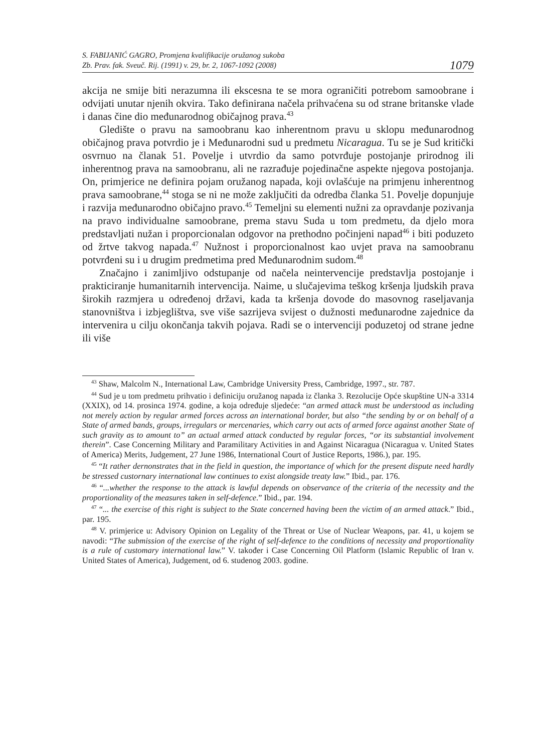S. FABIJANIĆ GAGRO, Promjena kvalifikacije oružanog sukoba
Zb. Prav. fak. Sveuč. Rij. (1991) v. 29, br. 2, 1067-1092 (2008)
1079
akcija ne smije biti nerazumna ili ekscesna te se mora ograničiti potrebom samoobrane i odvijati unutar njenih okvira. Tako definirana načela prihvaćena su od strane britanske vlade i danas čine dio međunarodnog običajnog prava.<sup>43</sup>
Gledište o pravu na samoobranu kao inherentnom pravu u sklopu međunarodnog običajnog prava potvrdio je i Međunarodni sud u predmetu Nicaragua. Tu se je Sud kritički osvrnuo na članak 51. Povelje i utvrdio da samo potvrđuje postojanje prirodnog ili inherentnog prava na samoobranu, ali ne razrađuje pojedinačne aspekte njegova postojanja. On, primjerice ne definira pojam oružanog napada, koji ovlašćuje na primjenu inherentnog prava samoobrane,<sup>44</sup> stoga se ni ne može zaključiti da odredba članka 51. Povelje dopunjuje i razvija međunarodno običajno pravo.<sup>45</sup> Temeljni su elementi nužni za opravdanje pozivanja na pravo individualne samoobrane, prema stavu Suda u tom predmetu, da djelo mora predstavljati nužan i proporcionalan odgovor na prethodno počinjeni napad<sup>46</sup> i biti poduzeto od žrtve takvog napada.<sup>47</sup> Nužnost i proporcionalnost kao uvjet prava na samoobranu potvrđeni su i u drugim predmetima pred Međunarodnim sudom.<sup>48</sup>
Značajno i zanimljivo odstupanje od načela neintervencije predstavlja postojanje i prakticiranje humanitarnih intervencija. Naime, u slučajevima teškog kršenja ljudskih prava širokih razmjera u određenoj državi, kada ta kršenja dovode do masovnog raseljavanja stanovništva i izbjeglištva, sve više sazrijeva svijest o dužnosti međunarodne zajednice da intervenira u cilju okončanja takvih pojava. Radi se o intervenciji poduzetoj od strane jedne ili više
<sup>43</sup> Shaw, Malcolm N., International Law, Cambridge University Press, Cambridge, 1997., str. 787.
<sup>44</sup> Sud je u tom predmetu prihvatio i definiciju oružanog napada iz članka 3. Rezolucije Opće skupštine UN-a 3314 (XXIX), od 14. prosinca 1974. godine, a koja određuje sljedeće: “an armed attack must be understood as including not merely action by regular armed forces across an international border, but also “the sending by or on behalf of a State of armed bands, groups, irregulars or mercenaries, which carry out acts of armed force against another State of such gravity as to amount to” an actual armed attack conducted by regular forces, “or its substantial involvement therein”. Case Concerning Military and Paramilitary Activities in and Against Nicaragua (Nicaragua v. United States of America) Merits, Judgement, 27 June 1986, International Court of Justice Reports, 1986.), par. 195.
<sup>45</sup> “It rather dernonstrates that in the field in question, the importance of which for the present dispute need hardly be stressed custornary international law continues to exist alongside treaty law.” Ibid., par. 176.
<sup>46</sup> “...whether the response to the attack is lawful depends on observance of the criteria of the necessity and the proportionality of the measures taken in self-defence.” Ibid., par. 194.
<sup>47</sup> “... the exercise of this right is subject to the State concerned having been the victim of an armed attack.” Ibid., par. 195.
<sup>48</sup> V. primjerice u: Advisory Opinion on Legality of the Threat or Use of Nuclear Weapons, par. 41, u kojem se navodi: “The submission of the exercise of the right of self-defence to the conditions of necessity and proportionality is a rule of customary international law.” V. također i Case Concerning Oil Platform (Islamic Republic of Iran v. United States of America), Judgement, od 6. studenog 2003. godine.